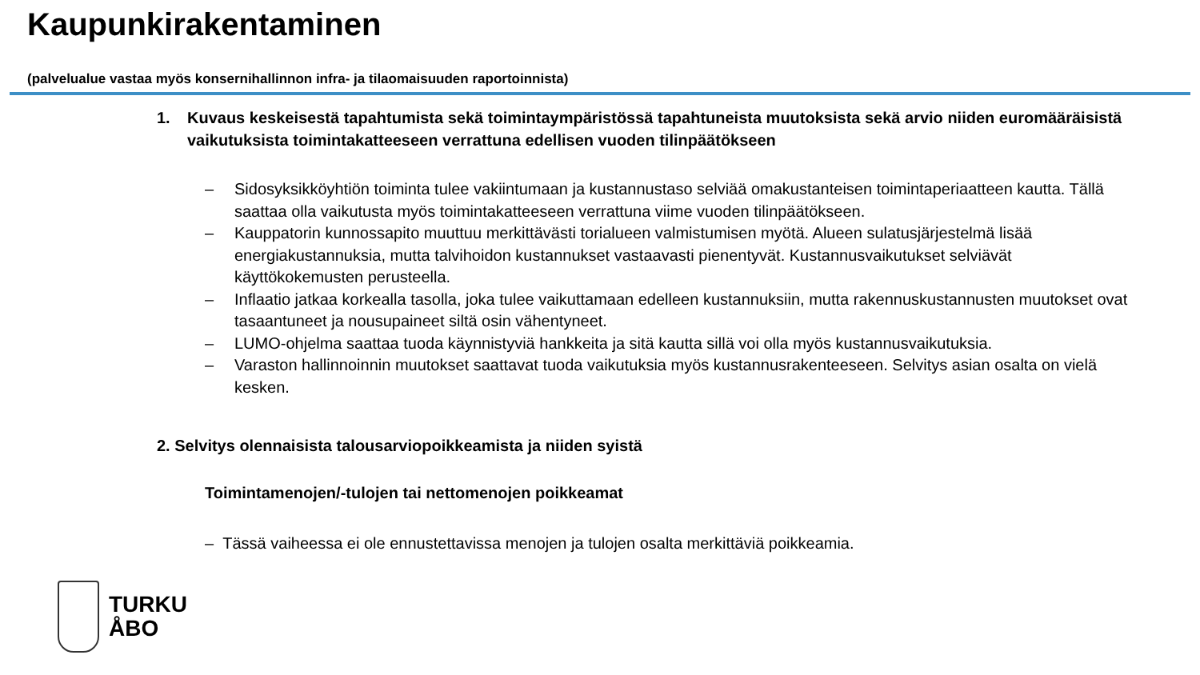Kaupunkirakentaminen
(palvelualue vastaa myös konsernihallinnon infra- ja tilaomaisuuden raportoinnista)
1. Kuvaus keskeisestä tapahtumista sekä toimintaympäristössä tapahtuneista muutoksista sekä arvio niiden euromääräisistä vaikutuksista toimintakatteeseen verrattuna edellisen vuoden tilinpäätökseen
– Sidosyksikköyhtiön toiminta tulee vakiintumaan ja kustannustaso selviää omakustanteisen toimintaperiaatteen kautta. Tällä saattaa olla vaikutusta myös toimintakatteeseen verrattuna viime vuoden tilinpäätökseen.
– Kauppatorin kunnossapito muuttuu merkittävästi torialueen valmistumisen myötä. Alueen sulatusjärjestelmä lisää energiakustannuksia, mutta talvihoidon kustannukset vastaavasti pienentyvät. Kustannusvaikutukset selviävät käyttökokemusten perusteella.
– Inflaatio jatkaa korkealla tasolla, joka tulee vaikuttamaan edelleen kustannuksiin, mutta rakennuskustannusten muutokset ovat tasaantuneet ja nousupaineet siltä osin vähentyneet.
– LUMO-ohjelma saattaa tuoda käynnistyviä hankkeita ja sitä kautta sillä voi olla myös kustannusvaikutuksia.
– Varaston hallinnoinnin muutokset saattavat tuoda vaikutuksia myös kustannusrakenteeseen. Selvitys asian osalta on vielä kesken.
2. Selvitys olennaisista talousarviopoikkeamista ja niiden syistä
Toimintamenojen/-tulojen tai nettomenojen poikkeamat
– Tässä vaiheessa ei ole ennustettavissa menojen ja tulojen osalta merkittäviä poikkeamia.
TURKU
ÅBO